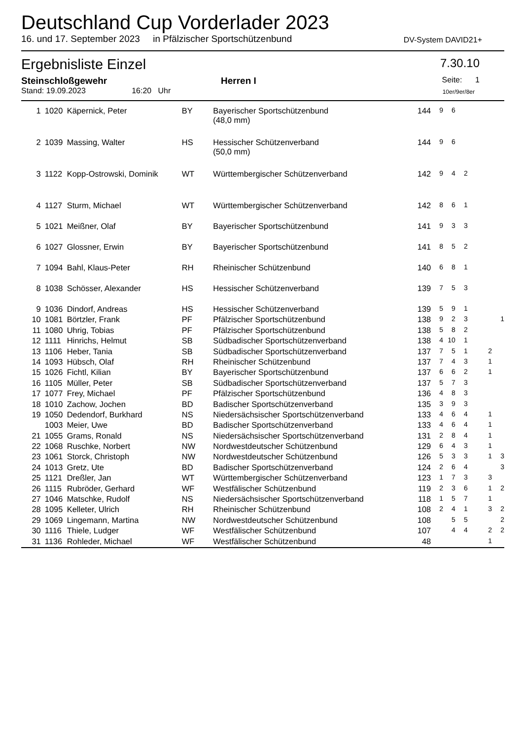Deutschland Cup Vorderlader 2023
16. und 17. September 2023 in Pfälzischer Sportschützenbund DV-System DAVID21+
Ergebnisliste Einzel 7.30.10
Steinschloßgewehr Herren I Seite: 1
Stand: 19.09.2023 16:20 Uhr 10er/9er/8er
| 1 | 1020 | Käpernick, Peter | BY | Bayerischer Sportschützenbund (48,0 mm) | 144 | 9 | 6 | | | | |
| 2 | 1039 | Massing, Walter | HS | Hessischer Schützenverband (50,0 mm) | 144 | 9 | 6 | | | | |
| 3 | 1122 | Kopp-Ostrowski, Dominik | WT | Württembergischer Schützenverband | 142 | 9 | 4 | 2 | | | |
| 4 | 1127 | Sturm, Michael | WT | Württembergischer Schützenverband | 142 | 8 | 6 | 1 | | | |
| 5 | 1021 | Meißner, Olaf | BY | Bayerischer Sportschützenbund | 141 | 9 | 3 | 3 | | | |
| 6 | 1027 | Glossner, Erwin | BY | Bayerischer Sportschützenbund | 141 | 8 | 5 | 2 | | | |
| 7 | 1094 | Bahl, Klaus-Peter | RH | Rheinischer Schützenbund | 140 | 6 | 8 | 1 | | | |
| 8 | 1038 | Schösser, Alexander | HS | Hessischer Schützenverband | 139 | 7 | 5 | 3 | | | |
| 9 | 1036 | Dindorf, Andreas | HS | Hessischer Schützenverband | 139 | 5 | 9 | 1 | | | |
| 10 | 1081 | Börtzler, Frank | PF | Pfälzischer Sportschützenbund | 138 | 9 | 2 | 3 | | | 1 |
| 11 | 1080 | Uhrig, Tobias | PF | Pfälzischer Sportschützenbund | 138 | 5 | 8 | 2 | | | |
| 12 | 1111 | Hinrichs, Helmut | SB | Südbadischer Sportschützenverband | 138 | 4 | 10 | 1 | | | |
| 13 | 1106 | Heber, Tania | SB | Südbadischer Sportschützenverband | 137 | 7 | 5 | 1 | | 2 | |
| 14 | 1093 | Hübsch, Olaf | RH | Rheinischer Schützenbund | 137 | 7 | 4 | 3 | | 1 | |
| 15 | 1026 | Fichtl, Kilian | BY | Bayerischer Sportschützenbund | 137 | 6 | 6 | 2 | | 1 | |
| 16 | 1105 | Müller, Peter | SB | Südbadischer Sportschützenverband | 137 | 5 | 7 | 3 | | | |
| 17 | 1077 | Frey, Michael | PF | Pfälzischer Sportschützenbund | 136 | 4 | 8 | 3 | | | |
| 18 | 1010 | Zachow, Jochen | BD | Badischer Sportschützenverband | 135 | 3 | 9 | 3 | | | |
| 19 | 1050 | Dedendorf, Burkhard | NS | Niedersächsischer Sportschützenverband | 133 | 4 | 6 | 4 | | 1 | |
| | 1003 | Meier, Uwe | BD | Badischer Sportschützenverband | 133 | 4 | 6 | 4 | | 1 | |
| 21 | 1055 | Grams, Ronald | NS | Niedersächsischer Sportschützenverband | 131 | 2 | 8 | 4 | | 1 | |
| 22 | 1068 | Ruschke, Norbert | NW | Nordwestdeutscher Schützenbund | 129 | 6 | 4 | 3 | | 1 | |
| 23 | 1061 | Storck, Christoph | NW | Nordwestdeutscher Schützenbund | 126 | 5 | 3 | 3 | | 1 | 3 |
| 24 | 1013 | Gretz, Ute | BD | Badischer Sportschützenverband | 124 | 2 | 6 | 4 | | | 3 |
| 25 | 1121 | Dreßler, Jan | WT | Württembergischer Schützenverband | 123 | 1 | 7 | 3 | | 3 | |
| 26 | 1115 | Rubröder, Gerhard | WF | Westfälischer Schützenbund | 119 | 2 | 3 | 6 | | 1 | 2 |
| 27 | 1046 | Matschke, Rudolf | NS | Niedersächsischer Sportschützenverband | 118 | 1 | 5 | 7 | | 1 | |
| 28 | 1095 | Kelleter, Ulrich | RH | Rheinischer Schützenbund | 108 | 2 | 4 | 1 | | 3 | 2 |
| 29 | 1069 | Lingemann, Martina | NW | Nordwestdeutscher Schützenbund | 108 | | 5 | 5 | | | 2 |
| 30 | 1116 | Thiele, Ludger | WF | Westfälischer Schützenbund | 107 | | 4 | 4 | | 2 | 2 |
| 31 | 1136 | Rohleder, Michael | WF | Westfälischer Schützenbund | 48 | | | | | 1 | |